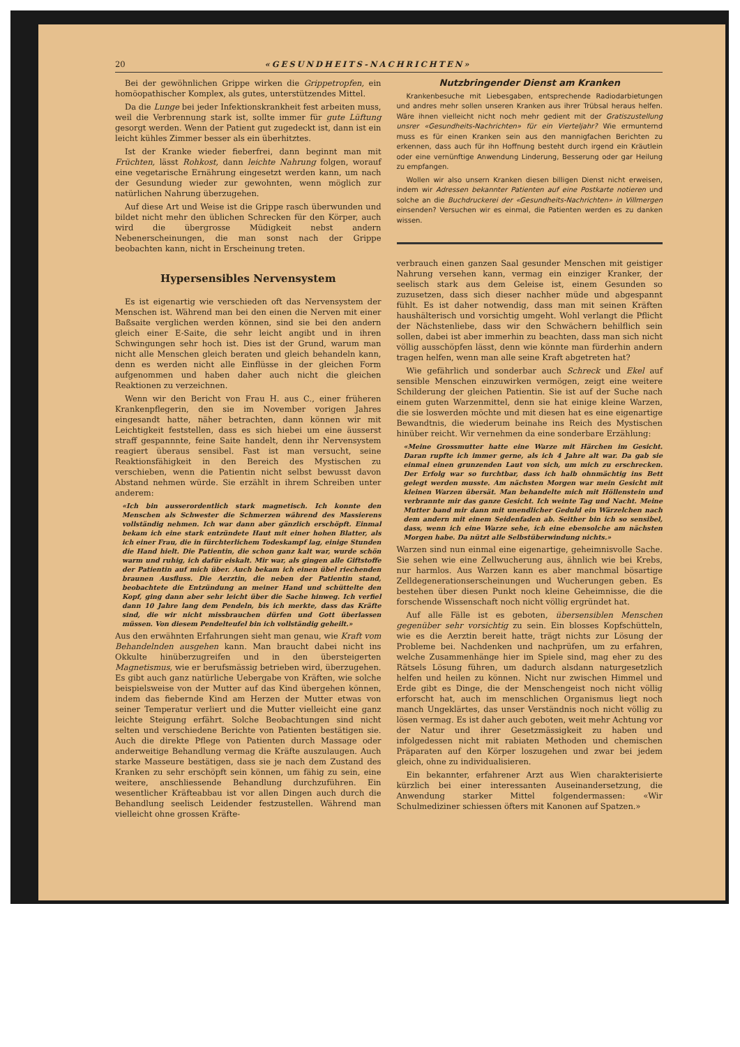20 «GESUNDHEITS-NACHRICHTEN»
Bei der gewöhnlichen Grippe wirken die Grippetropfen, ein homöopathischer Komplex, als gutes, unterstützendes Mittel.
Da die Lunge bei jeder Infektionskrankheit fest arbeiten muss, weil die Verbrennung stark ist, sollte immer für gute Lüftung gesorgt werden. Wenn der Patient gut zugedeckt ist, dann ist ein leicht kühles Zimmer besser als ein überhitztes.
Ist der Kranke wieder fieberfrei, dann beginnt man mit Früchten, lässt Rohkost, dann leichte Nahrung folgen, worauf eine vegetarische Ernährung eingesetzt werden kann, um nach der Gesundung wieder zur gewohnten, wenn möglich zur natürlichen Nahrung überzugehen.
Auf diese Art und Weise ist die Grippe rasch überwunden und bildet nicht mehr den üblichen Schrecken für den Körper, auch wird die übergrosse Müdigkeit nebst andern Nebenerscheinungen, die man sonst nach der Grippe beobachten kann, nicht in Erscheinung treten.
Hypersensibles Nervensystem
Es ist eigenartig wie verschieden oft das Nervensystem der Menschen ist. Während man bei den einen die Nerven mit einer Baßsaite verglichen werden können, sind sie bei den andern gleich einer E-Saite, die sehr leicht angibt und in ihren Schwingungen sehr hoch ist. Dies ist der Grund, warum man nicht alle Menschen gleich beraten und gleich behandeln kann, denn es werden nicht alle Einflüsse in der gleichen Form aufgenommen und haben daher auch nicht die gleichen Reaktionen zu verzeichnen.
Wenn wir den Bericht von Frau H. aus C., einer früheren Krankenpflegerin, den sie im November vorigen Jahres eingesandt hatte, näher betrachten, dann können wir mit Leichtigkeit feststellen, dass es sich hiebei um eine äusserst straff gespannnte, feine Saite handelt, denn ihr Nervensystem reagiert überaus sensibel. Fast ist man versucht, seine Reaktionsfähigkeit in den Bereich des Mystischen zu verschieben, wenn die Patientin nicht selbst bewusst davon Abstand nehmen würde. Sie erzählt in ihrem Schreiben unter anderem:
«Ich bin ausserordentlich stark magnetisch. Ich konnte den Menschen als Schwester die Schmerzen während des Massierens vollständig nehmen. Ich war dann aber gänzlich erschöpft. Einmal bekam ich eine stark entzündete Haut mit einer hohen Blatter, als ich einer Frau, die in fürchterlichem Todeskampf lag, einige Stunden die Hand hielt. Die Patientin, die schon ganz kalt war, wurde schön warm und ruhig, ich dafür eiskalt. Mir war, als gingen alle Giftstoffe der Patientin auf mich über. Auch bekam ich einen übel riechenden braunen Ausfluss. Die Aerztin, die neben der Patientin stand, beobachtete die Entzündung an meiner Hand und schüttelte den Kopf, ging dann aber sehr leicht über die Sache hinweg. Ich verfiel dann 10 Jahre lang dem Pendeln, bis ich merkte, dass das Kräfte sind, die wir nicht missbrauchen dürfen und Gott überlassen müssen. Von diesem Pendelteufel bin ich vollständig geheilt.»
Aus den erwähnten Erfahrungen sieht man genau, wie Kraft vom Behandelnden ausgehen kann. Man braucht dabei nicht ins Okkulte hinüberzugreifen und in den übersteigerten Magnetismus, wie er berufsmässig betrieben wird, überzugehen. Es gibt auch ganz natürliche Uebergabe von Kräften, wie solche beispielsweise von der Mutter auf das Kind übergehen können, indem das fiebernde Kind am Herzen der Mutter etwas von seiner Temperatur verliert und die Mutter vielleicht eine ganz leichte Steigung erfährt. Solche Beobachtungen sind nicht selten und verschiedene Berichte von Patienten bestätigen sie. Auch die direkte Pflege von Patienten durch Massage oder anderweitige Behandlung vermag die Kräfte auszulaugen. Auch starke Masseure bestätigen, dass sie je nach dem Zustand des Kranken zu sehr erschöpft sein können, um fähig zu sein, eine weitere, anschliessende Behandlung durchzuführen. Ein wesentlicher Kräfteabbau ist vor allen Dingen auch durch die Behandlung seelisch Leidender festzustellen. Während man vielleicht ohne grossen Kräfte-
Nutzbringender Dienst am Kranken
Krankenbesuche mit Liebesgaben, entsprechende Radiodarbietungen und andres mehr sollen unseren Kranken aus ihrer Trübsal heraus helfen. Wäre ihnen vielleicht nicht noch mehr gedient mit der Gratiszustellung unsrer «Gesundheits-Nachrichten» für ein Vierteljahr? Wie ermunternd muss es für einen Kranken sein aus den mannigfachen Berichten zu erkennen, dass auch für ihn Hoffnung besteht durch irgend ein Kräutlein oder eine vernünftige Anwendung Linderung, Besserung oder gar Heilung zu empfangen.
Wollen wir also unsern Kranken diesen billigen Dienst nicht erweisen, indem wir Adressen bekannter Patienten auf eine Postkarte notieren und solche an die Buchdruckerei der «Gesundheits-Nachrichten» in Villmergen einsenden? Versuchen wir es einmal, die Patienten werden es zu danken wissen.
verbrauch einen ganzen Saal gesunder Menschen mit geistiger Nahrung versehen kann, vermag ein einziger Kranker, der seelisch stark aus dem Geleise ist, einem Gesunden so zuzusetzen, dass sich dieser nachher müde und abgespannt fühlt. Es ist daher notwendig, dass man mit seinen Kräften haushälterisch und vorsichtig umgeht. Wohl verlangt die Pflicht der Nächstenliebe, dass wir den Schwächern behilflich sein sollen, dabei ist aber immerhin zu beachten, dass man sich nicht völlig ausschöpfen lässt, denn wie könnte man fürderhin andern tragen helfen, wenn man alle seine Kraft abgetreten hat?
Wie gefährlich und sonderbar auch Schreck und Ekel auf sensible Menschen einzuwirken vermögen, zeigt eine weitere Schilderung der gleichen Patientin. Sie ist auf der Suche nach einem guten Warzenmittel, denn sie hat einige kleine Warzen, die sie loswerden möchte und mit diesen hat es eine eigenartige Bewandtnis, die wiederum beinahe ins Reich des Mystischen hinüber reicht. Wir vernehmen da eine sonderbare Erzählung:
«Meine Grossmutter hatte eine Warze mit Härchen im Gesicht. Daran rupfte ich immer gerne, als ich 4 Jahre alt war. Da gab sie einmal einen grunzenden Laut von sich, um mich zu erschrecken. Der Erfolg war so furchtbar, dass ich halb ohnmächtig ins Bett gelegt werden musste. Am nächsten Morgen war mein Gesicht mit kleinen Warzen übersät. Man behandelte mich mit Höllenstein und verbrannte mir das ganze Gesicht. Ich weinte Tag und Nacht. Meine Mutter band mir dann mit unendlicher Geduld ein Wärzelchen nach dem andern mit einem Seidenfaden ab. Seither bin ich so sensibel, dass, wenn ich eine Warze sehe, ich eine ebensolche am nächsten Morgen habe. Da nützt alle Selbstüberwindung nichts.»
Warzen sind nun einmal eine eigenartige, geheimnisvolle Sache. Sie sehen wie eine Zellwucherung aus, ähnlich wie bei Krebs, nur harmlos. Aus Warzen kann es aber manchmal bösartige Zelldegenerationserscheinungen und Wucherungen geben. Es bestehen über diesen Punkt noch kleine Geheimnisse, die die forschende Wissenschaft noch nicht völlig ergründet hat.
Auf alle Fälle ist es geboten, übersensiblen Menschen gegenüber sehr vorsichtig zu sein. Ein blosses Kopfschütteln, wie es die Aerztin bereit hatte, trägt nichts zur Lösung der Probleme bei. Nachdenken und nachprüfen, um zu erfahren, welche Zusammenhänge hier im Spiele sind, mag eher zu des Rätsels Lösung führen, um dadurch alsdann naturgesetzlich helfen und heilen zu können. Nicht nur zwischen Himmel und Erde gibt es Dinge, die der Menschengeist noch nicht völlig erforscht hat, auch im menschlichen Organismus liegt noch manch Ungeklärtes, das unser Verständnis noch nicht völlig zu lösen vermag. Es ist daher auch geboten, weit mehr Achtung vor der Natur und ihrer Gesetzmässigkeit zu haben und infolgedessen nicht mit rabiaten Methoden und chemischen Präparaten auf den Körper loszugehen und zwar bei jedem gleich, ohne zu individualisieren.
Ein bekannter, erfahrener Arzt aus Wien charakterisierte kürzlich bei einer interessanten Auseinandersetzung, die Anwendung starker Mittel folgendermassen: «Wir Schulmediziner schiessen öfters mit Kanonen auf Spatzen.»